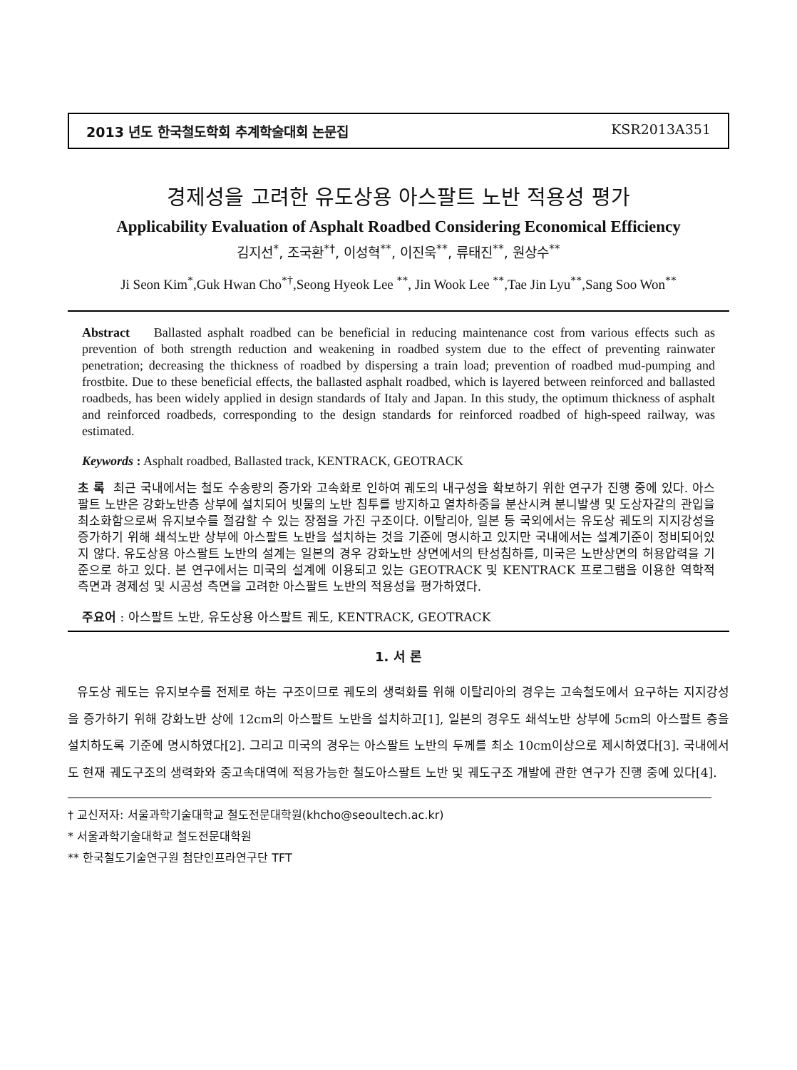2013 년도 한국철도학회 추계학술대회 논문집 KSR2013A351
경제성을 고려한 유도상용 아스팔트 노반 적용성 평가
Applicability Evaluation of Asphalt Roadbed Considering Economical Efficiency
김지선<sup>*</sup>, 조국환<sup>*†</sup>, 이성혁<sup>**</sup>, 이진욱<sup>**</sup>, 류태진<sup>**</sup>, 원상수<sup>**</sup>
Ji Seon Kim<sup>*</sup>,Guk Hwan Cho<sup>*†</sup>,Seong Hyeok Lee <sup>**</sup>, Jin Wook Lee <sup>**</sup>,Tae Jin Lyu<sup>**</sup>,Sang Soo Won<sup>**</sup>
Abstract Ballasted asphalt roadbed can be beneficial in reducing maintenance cost from various effects such as prevention of both strength reduction and weakening in roadbed system due to the effect of preventing rainwater penetration; decreasing the thickness of roadbed by dispersing a train load; prevention of roadbed mud-pumping and frostbite. Due to these beneficial effects, the ballasted asphalt roadbed, which is layered between reinforced and ballasted roadbeds, has been widely applied in design standards of Italy and Japan. In this study, the optimum thickness of asphalt and reinforced roadbeds, corresponding to the design standards for reinforced roadbed of high-speed railway, was estimated.
Keywords : Asphalt roadbed, Ballasted track, KENTRACK, GEOTRACK
초 록 최근 국내에서는 철도 수송량의 증가와 고속화로 인하여 궤도의 내구성을 확보하기 위한 연구가 진행 중에 있다. 아스팔트 노반은 강화노반층 상부에 설치되어 빗물의 노반 침투를 방지하고 열차하중을 분산시켜 분니발생 및 도상자갈의 관입을 최소화함으로써 유지보수를 절감할 수 있는 장점을 가진 구조이다. 이탈리아, 일본 등 국외에서는 유도상 궤도의 지지강성을 증가하기 위해 쇄석노반 상부에 아스팔트 노반을 설치하는 것을 기준에 명시하고 있지만 국내에서는 설계기준이 정비되어있지 않다. 유도상용 아스팔트 노반의 설계는 일본의 경우 강화노반 상면에서의 탄성침하를, 미국은 노반상면의 허용압력을 기준으로 하고 있다. 본 연구에서는 미국의 설계에 이용되고 있는 GEOTRACK 및 KENTRACK 프로그램을 이용한 역학적 측면과 경제성 및 시공성 측면을 고려한 아스팔트 노반의 적용성을 평가하였다.
주요어 : 아스팔트 노반, 유도상용 아스팔트 궤도, KENTRACK, GEOTRACK
1. 서 론
유도상 궤도는 유지보수를 전제로 하는 구조이므로 궤도의 생력화를 위해 이탈리아의 경우는 고속철도에서 요구하는 지지강성을 증가하기 위해 강화노반 상에 12cm의 아스팔트 노반을 설치하고[1], 일본의 경우도 쇄석노반 상부에 5cm의 아스팔트 층을 설치하도록 기준에 명시하였다[2]. 그리고 미국의 경우는 아스팔트 노반의 두께를 최소 10cm이상으로 제시하였다[3]. 국내에서도 현재 궤도구조의 생력화와 중고속대역에 적용가능한 철도아스팔트 노반 및 궤도구조 개발에 관한 연구가 진행 중에 있다[4].
† 교신저자: 서울과학기술대학교 철도전문대학원(khcho@seoultech.ac.kr)
* 서울과학기술대학교 철도전문대학원
** 한국철도기술연구원 첨단인프라연구단 TFT